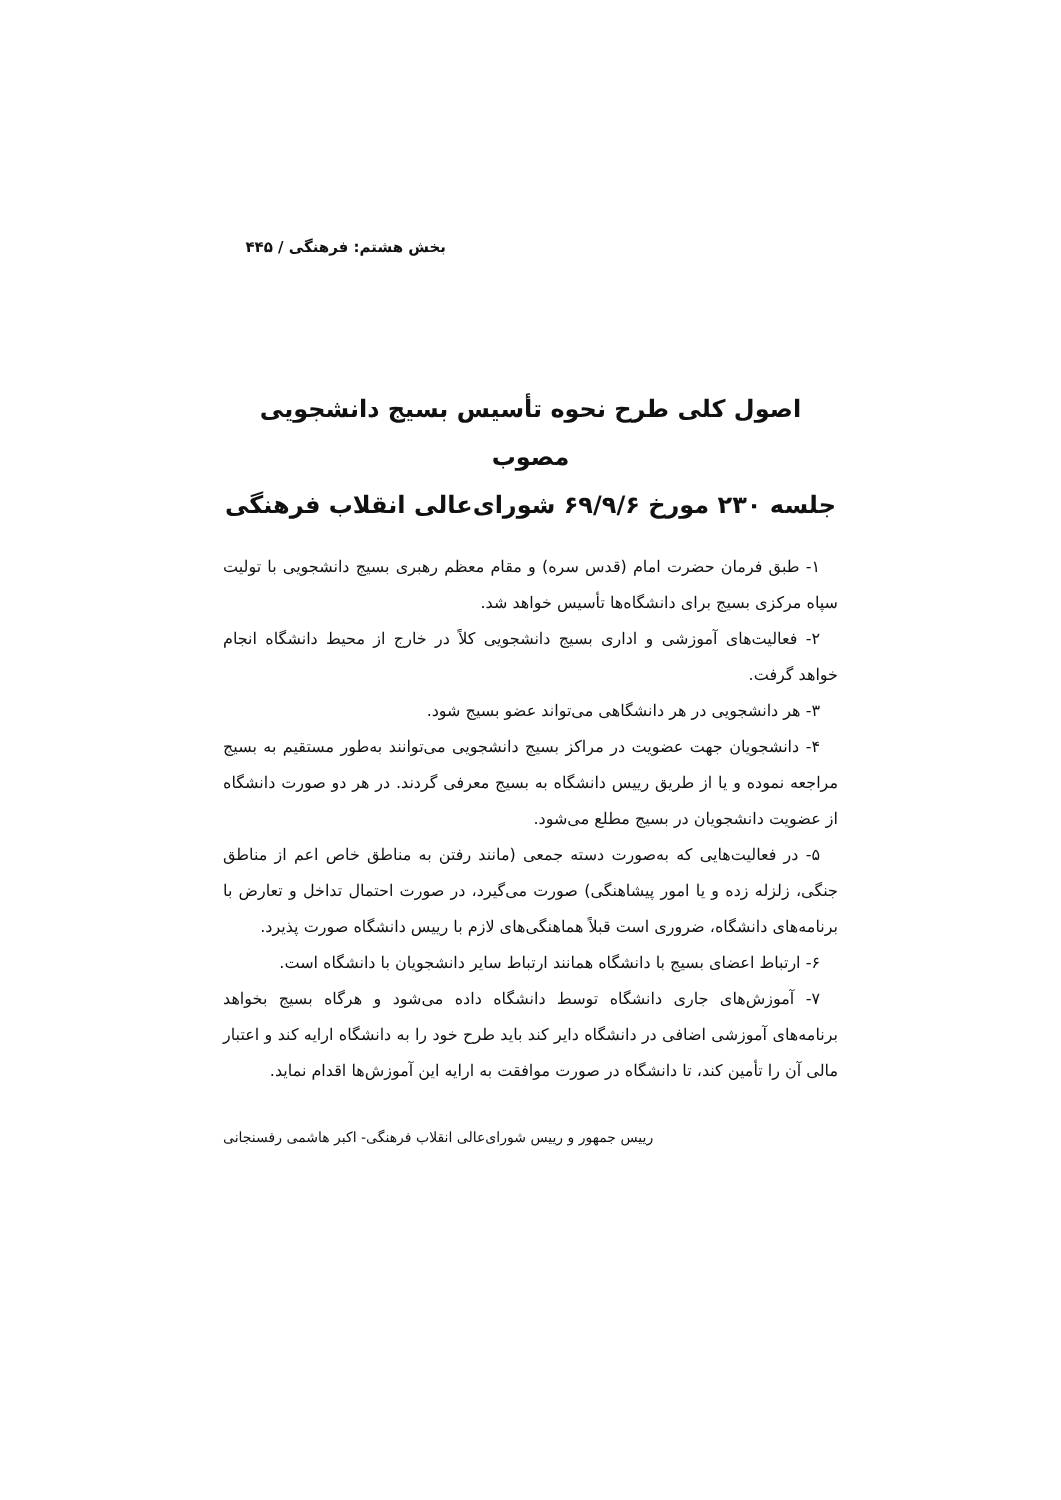بخش هشتم: فرهنگی / ۴۴۵
اصول کلی طرح نحوه تأسیس بسیج دانشجویی مصوب
جلسه ۲۳۰ مورخ ۶۹/۹/۶ شورای‌عالی انقلاب فرهنگی
۱- طبق فرمان حضرت امام (قدس سره) و مقام معظم رهبری بسیج دانشجویی با تولیت سپاه مرکزی بسیج برای دانشگاه‌ها تأسیس خواهد شد.
۲- فعالیت‌های آموزشی و اداری بسیج دانشجویی کلاً در خارج از محیط دانشگاه انجام خواهد گرفت.
۳- هر دانشجویی در هر دانشگاهی می‌تواند عضو بسیج شود.
۴- دانشجویان جهت عضویت در مراکز بسیج دانشجویی می‌توانند به‌طور مستقیم به بسیج مراجعه نموده و یا از طریق رییس دانشگاه به بسیج معرفی گردند. در هر دو صورت دانشگاه از عضویت دانشجویان در بسیج مطلع می‌شود.
۵- در فعالیت‌هایی که به‌صورت دسته جمعی (مانند رفتن به مناطق خاص اعم از مناطق جنگی، زلزله زده و یا امور پیشاهنگی) صورت می‌گیرد، در صورت احتمال تداخل و تعارض با برنامه‌های دانشگاه، ضروری است قبلاً هماهنگی‌های لازم با رییس دانشگاه صورت پذیرد.
۶- ارتباط اعضای بسیج با دانشگاه همانند ارتباط سایر دانشجویان با دانشگاه است.
۷- آموزش‌های جاری دانشگاه توسط دانشگاه داده می‌شود و هرگاه بسیج بخواهد برنامه‌های آموزشی اضافی در دانشگاه دایر کند باید طرح خود را به دانشگاه ارایه کند و اعتبار مالی آن را تأمین کند، تا دانشگاه در صورت موافقت به ارایه این آموزش‌ها اقدام نماید.
رییس جمهور و رییس شورای‌عالی انقلاب فرهنگی- اکبر هاشمی رفسنجانی